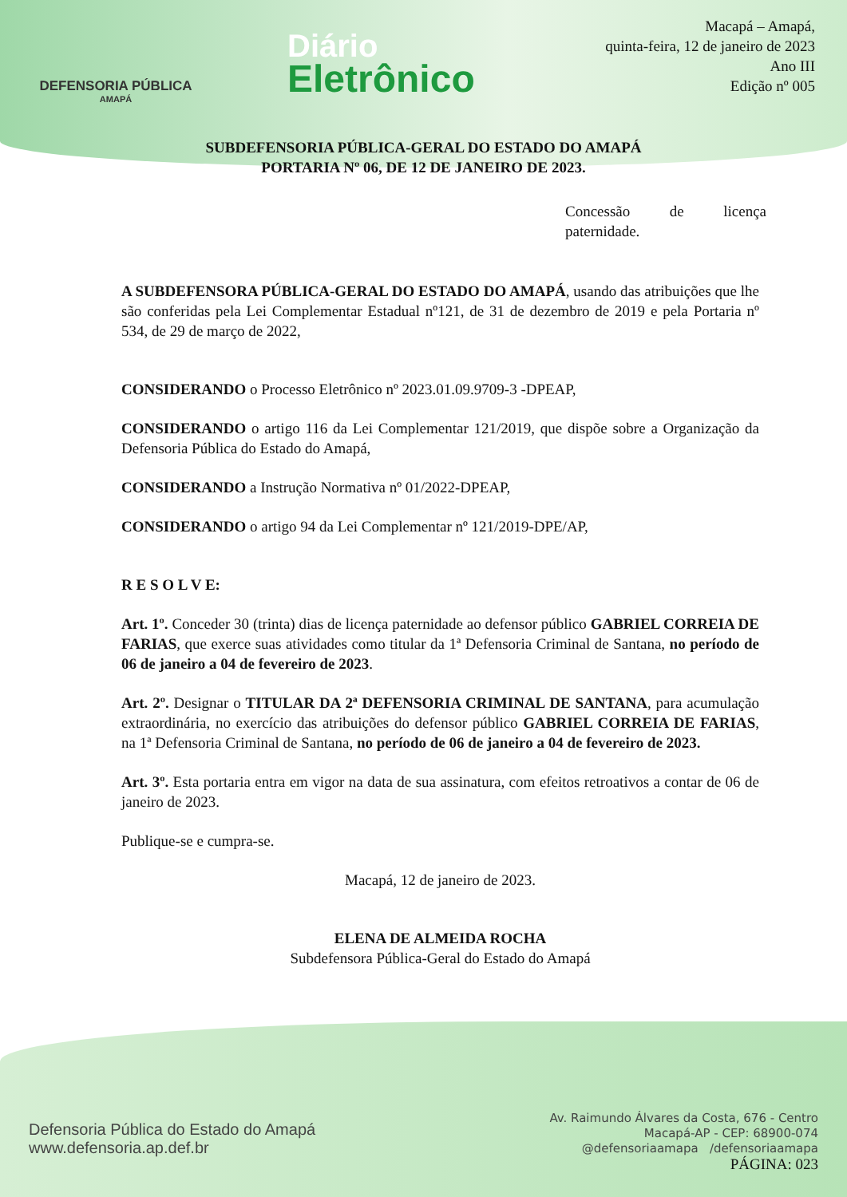DEFENSORIA PÚBLICA
AMAPÁ
Diário
Eletrônico
Macapá – Amapá,
quinta-feira, 12 de janeiro de 2023
Ano III
Edição nº 005
SUBDEFENSORIA PÚBLICA-GERAL DO ESTADO DO AMAPÁ
PORTARIA Nº 06, DE 12 DE JANEIRO DE 2023.
Concessão de licença paternidade.
A SUBDEFENSORA PÚBLICA-GERAL DO ESTADO DO AMAPÁ, usando das atribuições que lhe são conferidas pela Lei Complementar Estadual nº121, de 31 de dezembro de 2019 e pela Portaria nº 534, de 29 de março de 2022,
CONSIDERANDO o Processo Eletrônico nº 2023.01.09.9709-3 -DPEAP,
CONSIDERANDO o artigo 116 da Lei Complementar 121/2019, que dispõe sobre a Organização da Defensoria Pública do Estado do Amapá,
CONSIDERANDO a Instrução Normativa nº 01/2022-DPEAP,
CONSIDERANDO o artigo 94 da Lei Complementar nº 121/2019-DPE/AP,
R E S O L V E:
Art. 1º. Conceder 30 (trinta) dias de licença paternidade ao defensor público GABRIEL CORREIA DE FARIAS, que exerce suas atividades como titular da 1ª Defensoria Criminal de Santana, no período de 06 de janeiro a 04 de fevereiro de 2023.
Art. 2º. Designar o TITULAR DA 2ª DEFENSORIA CRIMINAL DE SANTANA, para acumulação extraordinária, no exercício das atribuições do defensor público GABRIEL CORREIA DE FARIAS, na 1ª Defensoria Criminal de Santana, no período de 06 de janeiro a 04 de fevereiro de 2023.
Art. 3º. Esta portaria entra em vigor na data de sua assinatura, com efeitos retroativos a contar de 06 de janeiro de 2023.
Publique-se e cumpra-se.
Macapá, 12 de janeiro de 2023.
ELENA DE ALMEIDA ROCHA
Subdefensora Pública-Geral do Estado do Amapá
Defensoria Pública do Estado do Amapá
www.defensoria.ap.def.br
Av. Raimundo Álvares da Costa, 676 - Centro
Macapá-AP - CEP: 68900-074
@defensoriaamapa /defensoriaamapa
PÁGINA: 023